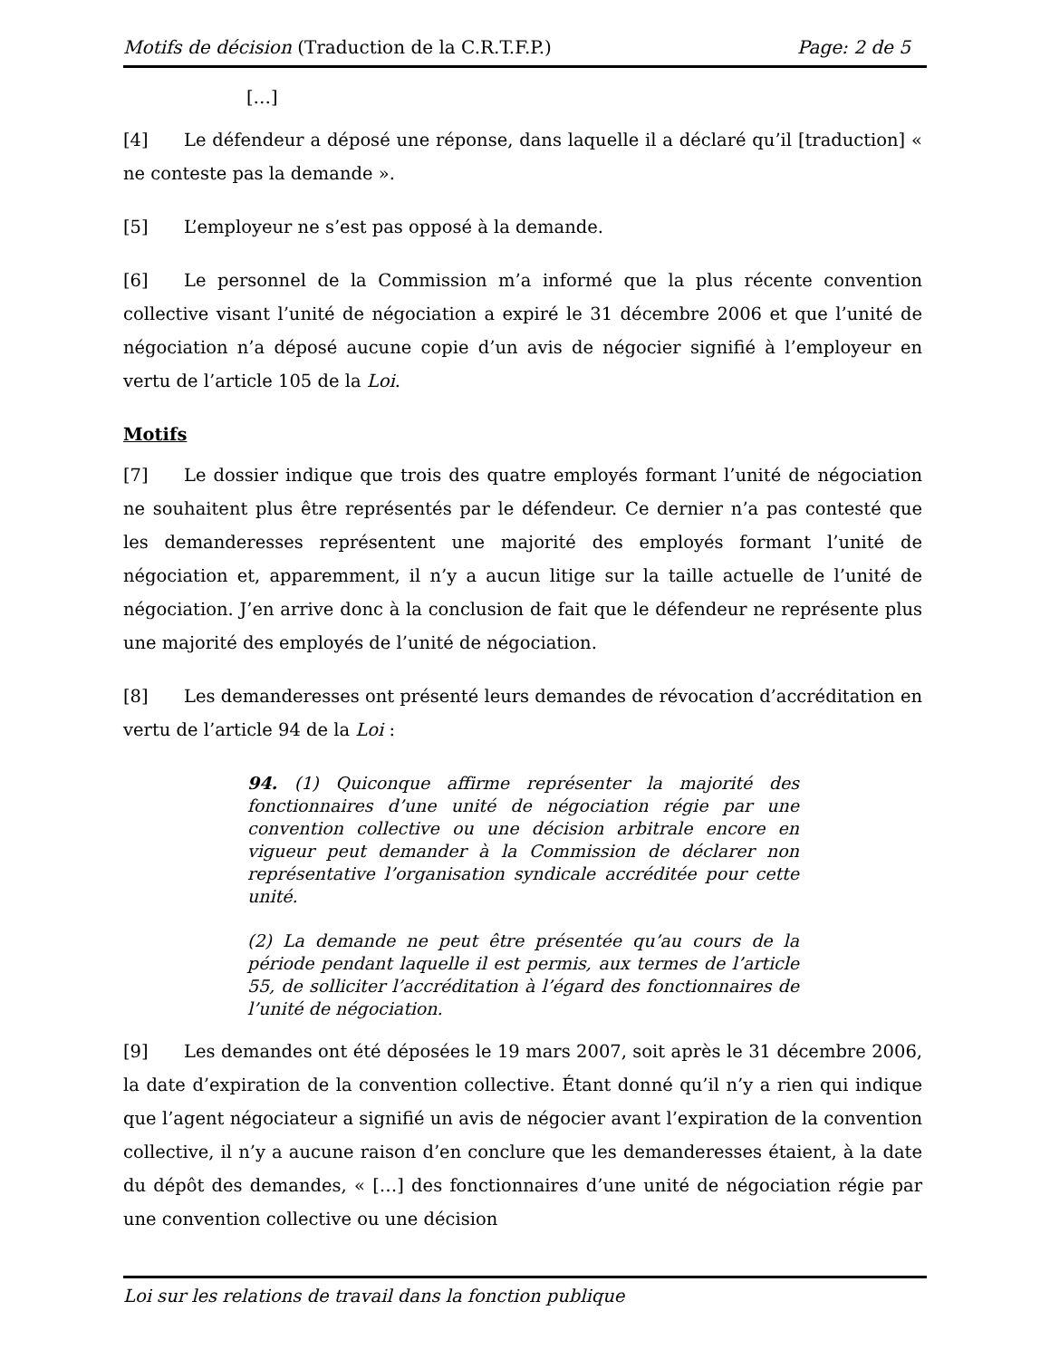Motifs de décision (Traduction de la C.R.T.F.P.) Page: 2 de 5
[…]
[4] Le défendeur a déposé une réponse, dans laquelle il a déclaré qu’il [traduction] « ne conteste pas la demande ».
[5] L’employeur ne s’est pas opposé à la demande.
[6] Le personnel de la Commission m’a informé que la plus récente convention collective visant l’unité de négociation a expiré le 31 décembre 2006 et que l’unité de négociation n’a déposé aucune copie d’un avis de négocier signifié à l’employeur en vertu de l’article 105 de la Loi.
Motifs
[7] Le dossier indique que trois des quatre employés formant l’unité de négociation ne souhaitent plus être représentés par le défendeur. Ce dernier n’a pas contesté que les demanderesses représentent une majorité des employés formant l’unité de négociation et, apparemment, il n’y a aucun litige sur la taille actuelle de l’unité de négociation. J’en arrive donc à la conclusion de fait que le défendeur ne représente plus une majorité des employés de l’unité de négociation.
[8] Les demanderesses ont présenté leurs demandes de révocation d’accréditation en vertu de l’article 94 de la Loi :
94. (1) Quiconque affirme représenter la majorité des fonctionnaires d’une unité de négociation régie par une convention collective ou une décision arbitrale encore en vigueur peut demander à la Commission de déclarer non représentative l’organisation syndicale accréditée pour cette unité.
(2) La demande ne peut être présentée qu’au cours de la période pendant laquelle il est permis, aux termes de l’article 55, de solliciter l’accréditation à l’égard des fonctionnaires de l’unité de négociation.
[9] Les demandes ont été déposées le 19 mars 2007, soit après le 31 décembre 2006, la date d’expiration de la convention collective. Étant donné qu’il n’y a rien qui indique que l’agent négociateur a signifié un avis de négocier avant l’expiration de la convention collective, il n’y a aucune raison d’en conclure que les demanderesses étaient, à la date du dépôt des demandes, « […] des fonctionnaires d’une unité de négociation régie par une convention collective ou une décision
Loi sur les relations de travail dans la fonction publique